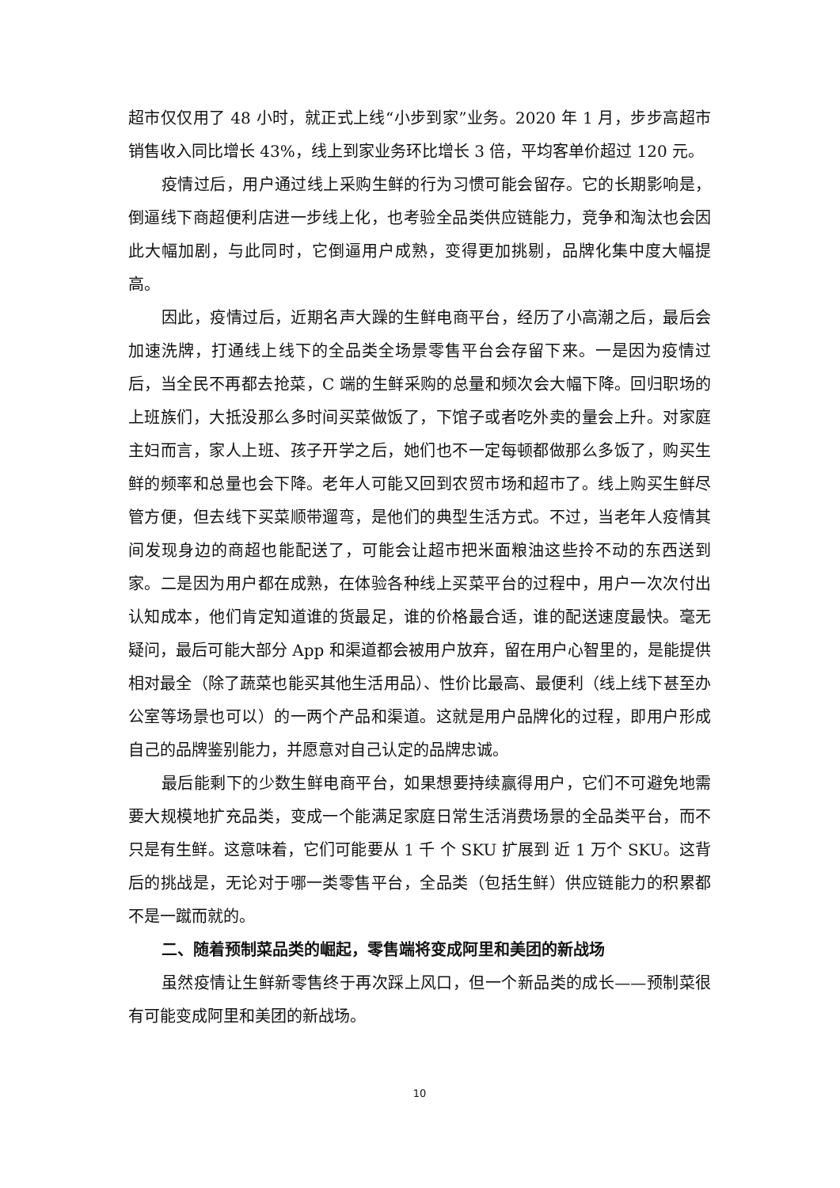超市仅仅用了 48 小时，就正式上线“小步到家”业务。2020 年 1 月，步步高超市销售收入同比增长 43%，线上到家业务环比增长 3 倍，平均客单价超过 120 元。
疫情过后，用户通过线上采购生鲜的行为习惯可能会留存。它的长期影响是，倒逼线下商超便利店进一步线上化，也考验全品类供应链能力，竞争和淘汰也会因此大幅加剧，与此同时，它倒逼用户成熟，变得更加挑剔，品牌化集中度大幅提高。
因此，疫情过后，近期名声大躁的生鲜电商平台，经历了小高潮之后，最后会加速洗牌，打通线上线下的全品类全场景零售平台会存留下来。一是因为疫情过后，当全民不再都去抢菜，C 端的生鲜采购的总量和频次会大幅下降。回归职场的上班族们，大抵没那么多时间买菜做饭了，下馆子或者吃外卖的量会上升。对家庭主妇而言，家人上班、孩子开学之后，她们也不一定每顿都做那么多饭了，购买生鲜的频率和总量也会下降。老年人可能又回到农贸市场和超市了。线上购买生鲜尽管方便，但去线下买菜顺带遛弯，是他们的典型生活方式。不过，当老年人疫情其间发现身边的商超也能配送了，可能会让超市把米面粮油这些拎不动的东西送到家。二是因为用户都在成熟，在体验各种线上买菜平台的过程中，用户一次次付出认知成本，他们肯定知道谁的货最足，谁的价格最合适，谁的配送速度最快。毫无疑问，最后可能大部分 App 和渠道都会被用户放弃，留在用户心智里的，是能提供相对最全（除了蔬菜也能买其他生活用品）、性价比最高、最便利（线上线下甚至办公室等场景也可以）的一两个产品和渠道。这就是用户品牌化的过程，即用户形成自己的品牌鉴别能力，并愿意对自己认定的品牌忠诚。
最后能剩下的少数生鲜电商平台，如果想要持续赢得用户，它们不可避免地需要大规模地扩充品类，变成一个能满足家庭日常生活消费场景的全品类平台，而不只是有生鲜。这意味着，它们可能要从 1 千 个 SKU 扩展到 近 1 万个 SKU。这背后的挑战是，无论对于哪一类零售平台，全品类（包括生鲜）供应链能力的积累都不是一蹴而就的。
二、随着预制菜品类的崛起，零售端将变成阿里和美团的新战场
虽然疫情让生鲜新零售终于再次踩上风口，但一个新品类的成长——预制菜很有可能变成阿里和美团的新战场。
10